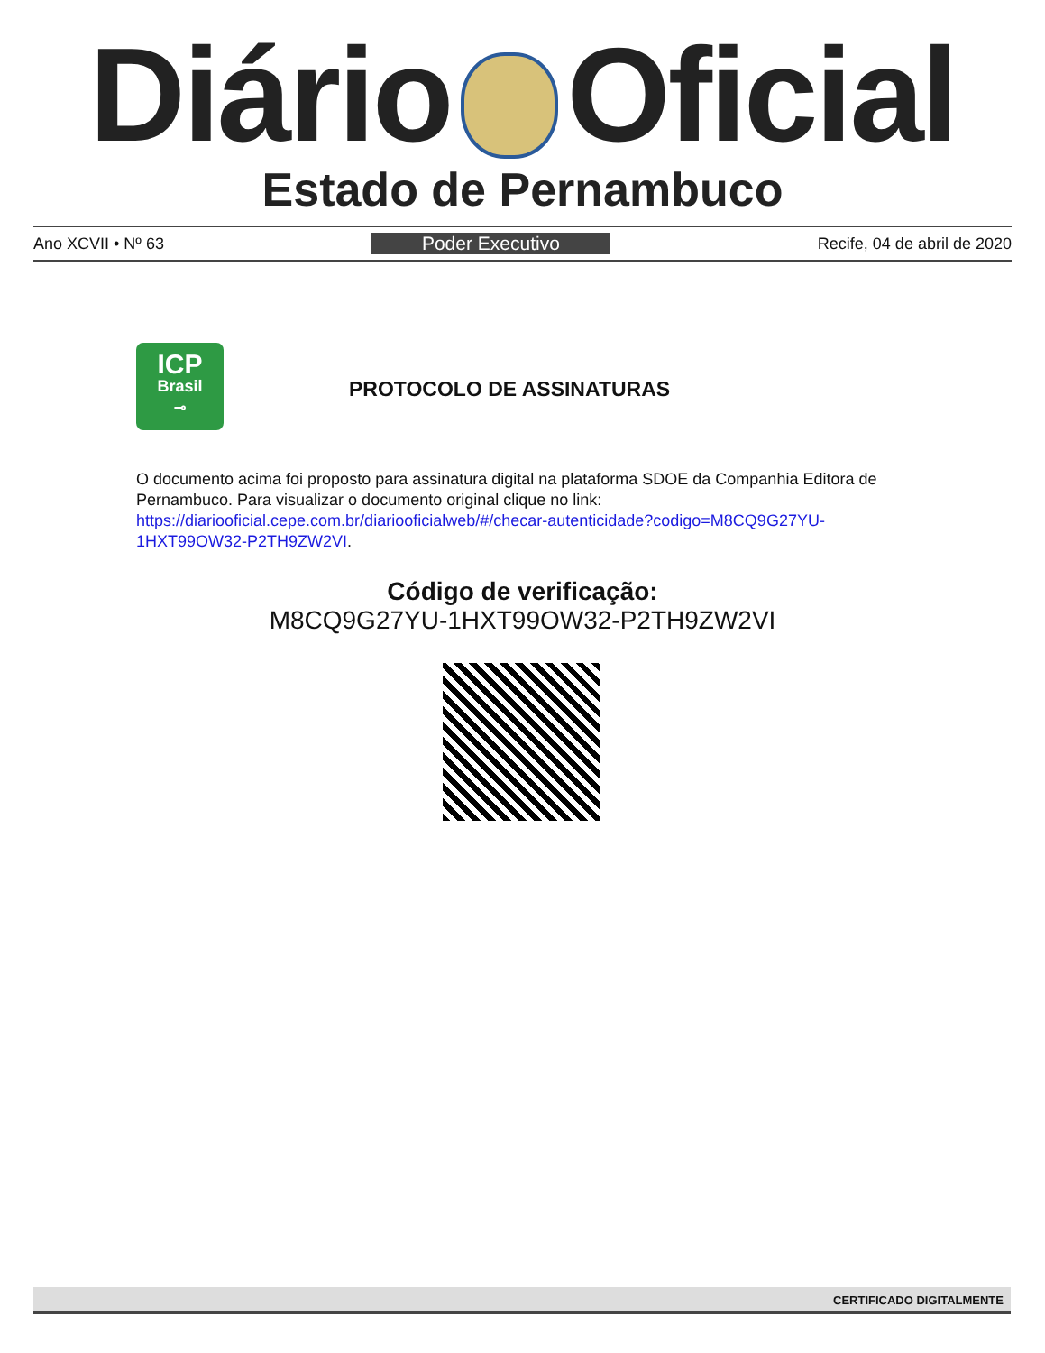Diário Oficial
Estado de Pernambuco
Ano XCVII • Nº 63 Poder Executivo Recife, 04 de abril de 2020
ICP
Brasil
⊸
PROTOCOLO DE ASSINATURAS
O documento acima foi proposto para assinatura digital na plataforma SDOE da Companhia Editora de Pernambuco. Para visualizar o documento original clique no link: https://diariooficial.cepe.com.br/diariooficialweb/#/checar-autenticidade?codigo=M8CQ9G27YU-1HXT99OW32-P2TH9ZW2VI.
Código de verificação:
M8CQ9G27YU-1HXT99OW32-P2TH9ZW2VI
CERTIFICADO DIGITALMENTE